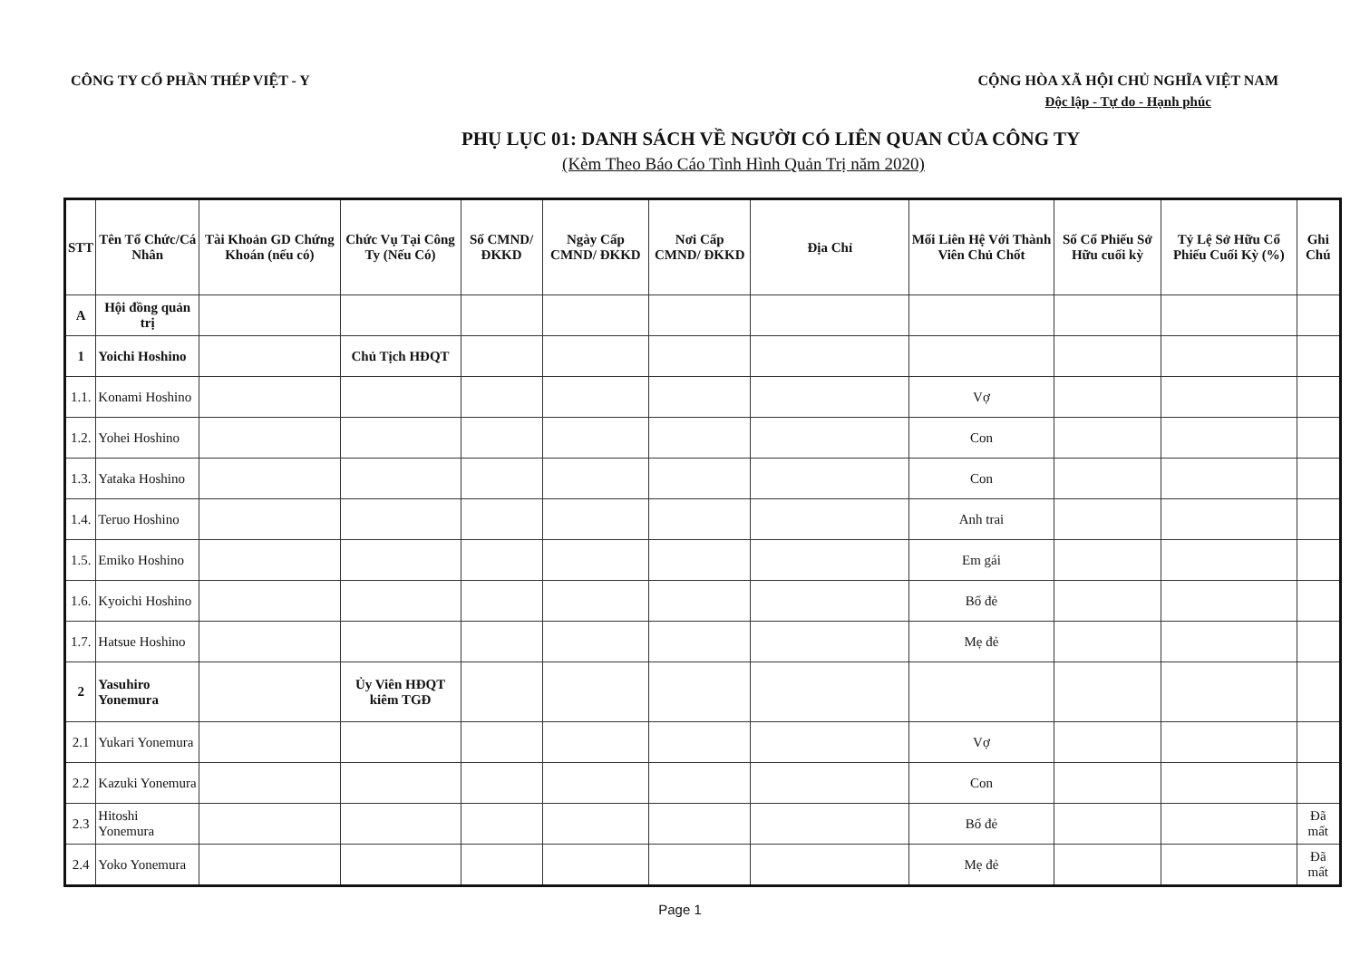CÔNG TY CỔ PHẦN THÉP VIỆT - Y CỘNG HÒA XÃ HỘI CHỦ NGHĨA VIỆT NAM
Độc lập - Tự do - Hạnh phúc
PHỤ LỤC 01: DANH SÁCH VỀ NGƯỜI CÓ LIÊN QUAN CỦA CÔNG TY
(Kèm Theo Báo Cáo Tình Hình Quản Trị năm 2020)
| STT | Tên Tổ Chức/Cá Nhân | Tài Khoản GD Chứng Khoán (nếu có) | Chức Vụ Tại Công Ty (Nếu Có) | Số CMND/ĐKKD | Ngày Cấp CMND/ ĐKKD | Nơi Cấp CMND/ ĐKKD | Địa Chỉ | Mối Liên Hệ Với Thành Viên Chủ Chốt | Số Cổ Phiếu Sở Hữu cuối kỳ | Tỷ Lệ Sở Hữu Cổ Phiếu Cuối Kỳ (%) | Ghi Chú |
| --- | --- | --- | --- | --- | --- | --- | --- | --- | --- | --- | --- |
| A | Hội đồng quản trị | | | | | | | | | | |
| 1 | Yoichi Hoshino | | Chủ Tịch HĐQT | | | | | | | | |
| 1.1. | Konami Hoshino | | | | | | | Vợ | | | |
| 1.2. | Yohei Hoshino | | | | | | | Con | | | |
| 1.3. | Yataka Hoshino | | | | | | | Con | | | |
| 1.4. | Teruo Hoshino | | | | | | | Anh trai | | | |
| 1.5. | Emiko Hoshino | | | | | | | Em gái | | | |
| 1.6. | Kyoichi Hoshino | | | | | | | Bố đẻ | | | |
| 1.7. | Hatsue Hoshino | | | | | | | Mẹ đẻ | | | |
| 2 | Yasuhiro Yonemura | | Ủy Viên HĐQT kiêm TGĐ | | | | | | | | |
| 2.1 | Yukari Yonemura | | | | | | | Vợ | | | |
| 2.2 | Kazuki Yonemura | | | | | | | Con | | | |
| 2.3 | Hitoshi Yonemura | | | | | | | Bố đẻ | | | Đã mất |
| 2.4 | Yoko Yonemura | | | | | | | Mẹ đẻ | | | Đã mất |
Page 1